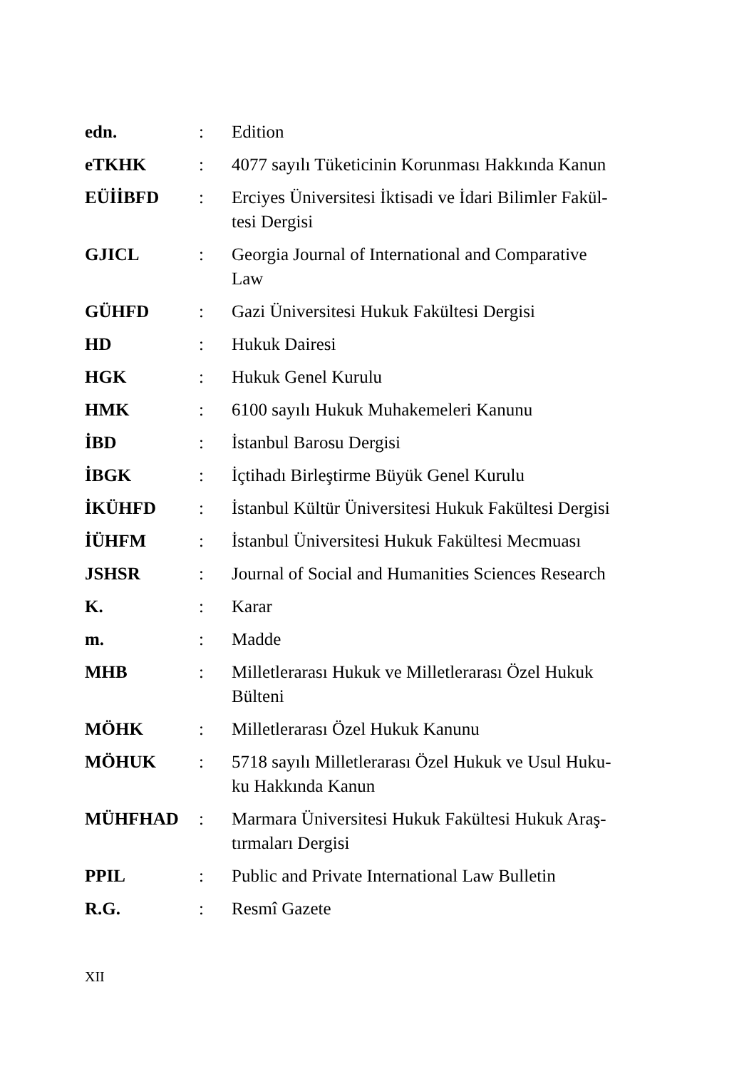| edn. | : | Edition |
| eTKHK | : | 4077 sayılı Tüketicinin Korunması Hakkında Kanun |
| EÜİİBFD | : | Erciyes Üniversitesi İktisadi ve İdari Bilimler Fakül- tesi Dergisi |
| GJICL | : | Georgia Journal of International and Comparative Law |
| GÜHFD | : | Gazi Üniversitesi Hukuk Fakültesi Dergisi |
| HD | : | Hukuk Dairesi |
| HGK | : | Hukuk Genel Kurulu |
| HMK | : | 6100 sayılı Hukuk Muhakemeleri Kanunu |
| İBD | : | İstanbul Barosu Dergisi |
| İBGK | : | İçtihadı Birleştirme Büyük Genel Kurulu |
| İKÜHFD | : | İstanbul Kültür Üniversitesi Hukuk Fakültesi Dergisi |
| İÜHFM | : | İstanbul Üniversitesi Hukuk Fakültesi Mecmuası |
| JSHSR | : | Journal of Social and Humanities Sciences Research |
| K. | : | Karar |
| m. | : | Madde |
| MHB | : | Milletlerarası Hukuk ve Milletlerarası Özel Hukuk Bülteni |
| MÖHK | : | Milletlerarası Özel Hukuk Kanunu |
| MÖHUK | : | 5718 sayılı Milletlerarası Özel Hukuk ve Usul Huku- ku Hakkında Kanun |
| MÜHFHAD | : | Marmara Üniversitesi Hukuk Fakültesi Hukuk Araş- tırmaları Dergisi |
| PPIL | : | Public and Private International Law Bulletin |
| R.G. | : | Resmî Gazete |
XII